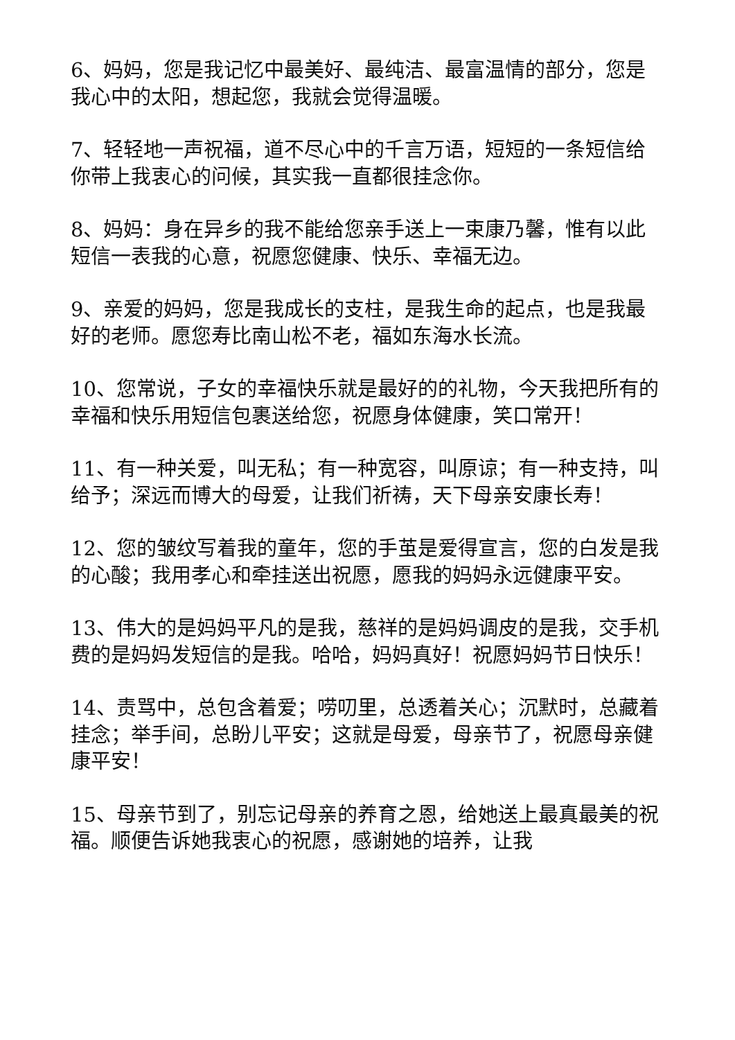6、妈妈，您是我记忆中最美好、最纯洁、最富温情的部分，您是我心中的太阳，想起您，我就会觉得温暖。
7、轻轻地一声祝福，道不尽心中的千言万语，短短的一条短信给你带上我衷心的问候，其实我一直都很挂念你。
8、妈妈：身在异乡的我不能给您亲手送上一束康乃馨，惟有以此短信一表我的心意，祝愿您健康、快乐、幸福无边。
9、亲爱的妈妈，您是我成长的支柱，是我生命的起点，也是我最好的老师。愿您寿比南山松不老，福如东海水长流。
10、您常说，子女的幸福快乐就是最好的的礼物，今天我把所有的幸福和快乐用短信包裹送给您，祝愿身体健康，笑口常开！
11、有一种关爱，叫无私；有一种宽容，叫原谅；有一种支持，叫给予；深远而博大的母爱，让我们祈祷，天下母亲安康长寿！
12、您的皱纹写着我的童年，您的手茧是爱得宣言，您的白发是我的心酸；我用孝心和牵挂送出祝愿，愿我的妈妈永远健康平安。
13、伟大的是妈妈平凡的是我，慈祥的是妈妈调皮的是我，交手机费的是妈妈发短信的是我。哈哈，妈妈真好！祝愿妈妈节日快乐！
14、责骂中，总包含着爱；唠叨里，总透着关心；沉默时，总藏着挂念；举手间，总盼儿平安；这就是母爱，母亲节了，祝愿母亲健康平安！
15、母亲节到了，别忘记母亲的养育之恩，给她送上最真最美的祝福。顺便告诉她我衷心的祝愿，感谢她的培养，让我